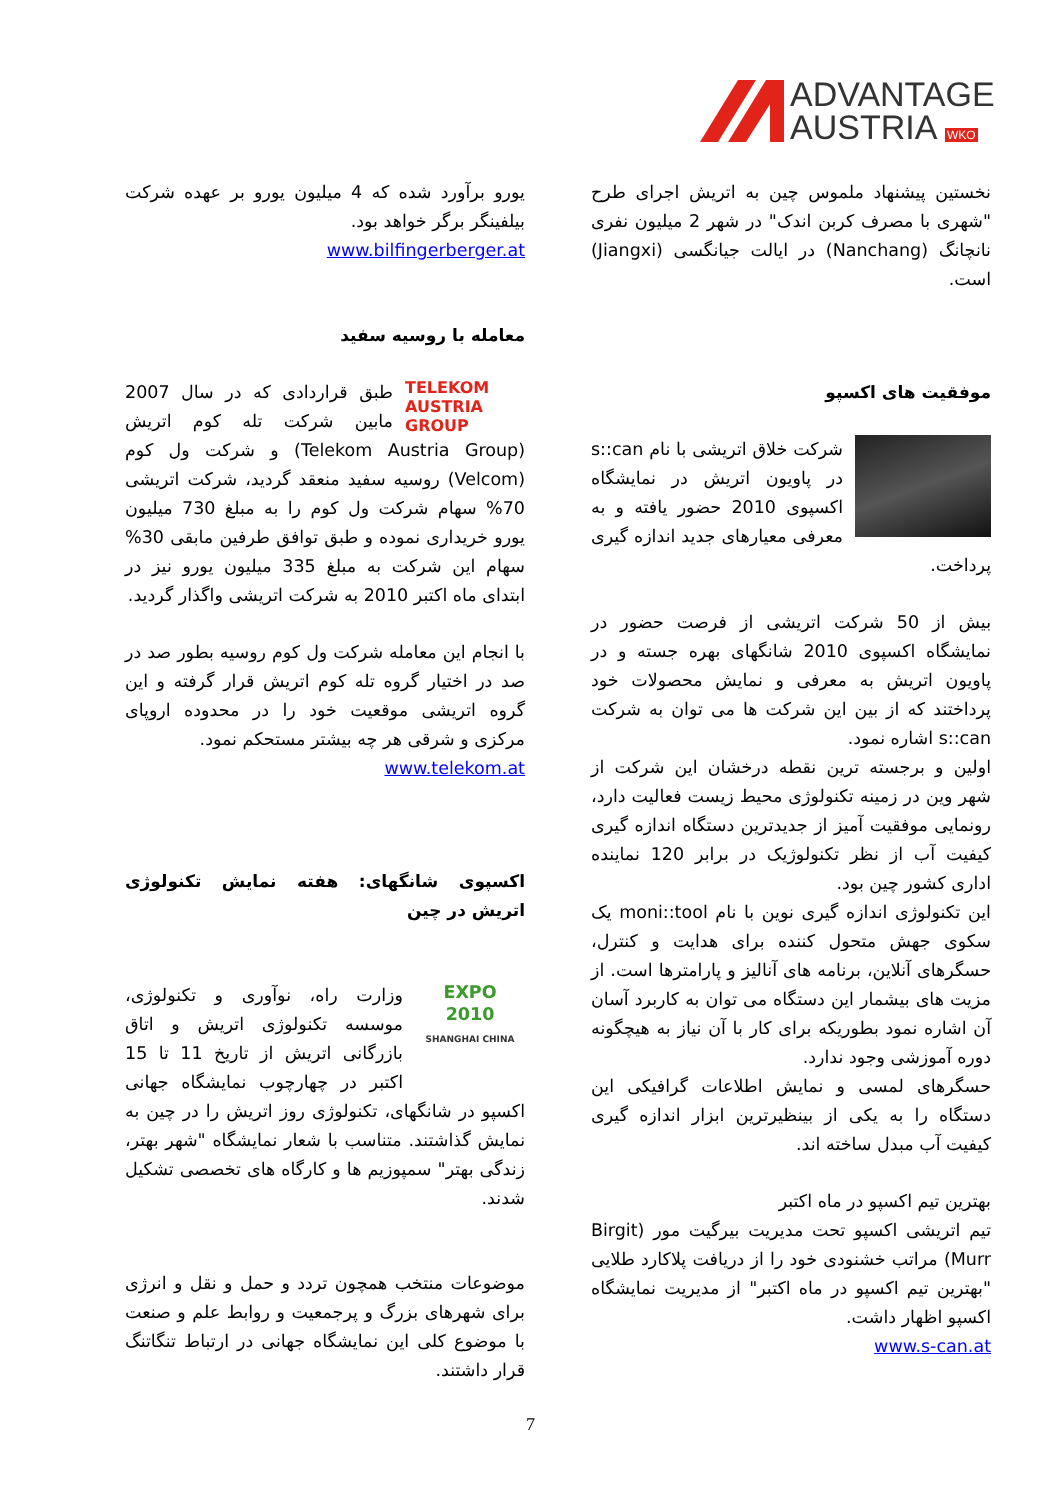ADVANTAGE
AUSTRIA WKO
یورو برآورد شده که 4 میلیون یورو بر عهده شرکت بیلفینگر برگر خواهد بود.
www.bilfingerberger.at
معامله با روسیه سفید
TELEKOM
AUSTRIA
GROUP طبق قراردادی که در سال 2007 مابین شرکت تله کوم اتریش (Telekom Austria Group) و شرکت ول کوم (Velcom) روسیه سفید منعقد گردید، شرکت اتریشی 70% سهام شرکت ول کوم را به مبلغ 730 میلیون یورو خریداری نموده و طبق توافق طرفین مابقی 30% سهام این شرکت به مبلغ 335 میلیون یورو نیز در ابتدای ماه اکتبر 2010 به شرکت اتریشی واگذار گردید.
با انجام این معامله شرکت ول کوم روسیه بطور صد در صد در اختیار گروه تله کوم اتریش قرار گرفته و این گروه اتریشی موقعیت خود را در محدوده اروپای مرکزی و شرقی هر چه بیشتر مستحکم نمود.
www.telekom.at
اکسپوی شانگهای: هفته نمایش تکنولوژی اتریش در چین
EXPO
2010
SHANGHAI CHINA وزارت راه، نوآوری و تکنولوژی، موسسه تکنولوژی اتریش و اتاق بازرگانی اتریش از تاریخ 11 تا 15 اکتبر در چهارچوب نمایشگاه جهانی اکسپو در شانگهای، تکنولوژی روز اتریش را در چین به نمایش گذاشتند. متناسب با شعار نمایشگاه "شهر بهتر، زندگی بهتر" سمپوزیم ها و کارگاه های تخصصی تشکیل شدند.
موضوعات منتخب همچون تردد و حمل و نقل و انرژی برای شهرهای بزرگ و پرجمعیت و روابط علم و صنعت با موضوع کلی این نمایشگاه جهانی در ارتباط تنگاتنگ قرار داشتند.
نخستین پیشنهاد ملموس چین به اتریش اجرای طرح "شهری با مصرف کربن اندک" در شهر 2 میلیون نفری نانچانگ (Nanchang) در ایالت جیانگسی (Jiangxi) است.
موفقیت های اکسپو
شرکت خلاق اتریشی با نام s::can در پاویون اتریش در نمایشگاه اکسپوی 2010 حضور یافته و به معرفی معیارهای جدید اندازه گیری پرداخت.
بیش از 50 شرکت اتریشی از فرصت حضور در نمایشگاه اکسپوی 2010 شانگهای بهره جسته و در پاویون اتریش به معرفی و نمایش محصولات خود پرداختند که از بین این شرکت ها می توان به شرکت s::can اشاره نمود.
اولین و برجسته ترین نقطه درخشان این شرکت از شهر وین در زمینه تکنولوژی محیط زیست فعالیت دارد، رونمایی موفقیت آمیز از جدیدترین دستگاه اندازه گیری کیفیت آب از نظر تکنولوژیک در برابر 120 نماینده اداری کشور چین بود.
این تکنولوژی اندازه گیری نوین با نام moni::tool یک سکوی جهش متحول کننده برای هدایت و کنترل، حسگرهای آنلاین، برنامه های آنالیز و پارامترها است. از مزیت های بیشمار این دستگاه می توان به کاربرد آسان آن اشاره نمود بطوریکه برای کار با آن نیاز به هیچگونه دوره آموزشی وجود ندارد.
حسگرهای لمسی و نمایش اطلاعات گرافیکی این دستگاه را به یکی از بینظیرترین ابزار اندازه گیری کیفیت آب مبدل ساخته اند.
بهترین تیم اکسپو در ماه اکتبر
تیم اتریشی اکسپو تحت مدیریت بیرگیت مور (Birgit Murr) مراتب خشنودی خود را از دریافت پلاکارد طلایی "بهترین تیم اکسپو در ماه اکتبر" از مدیریت نمایشگاه اکسپو اظهار داشت.
www.s-can.at
7